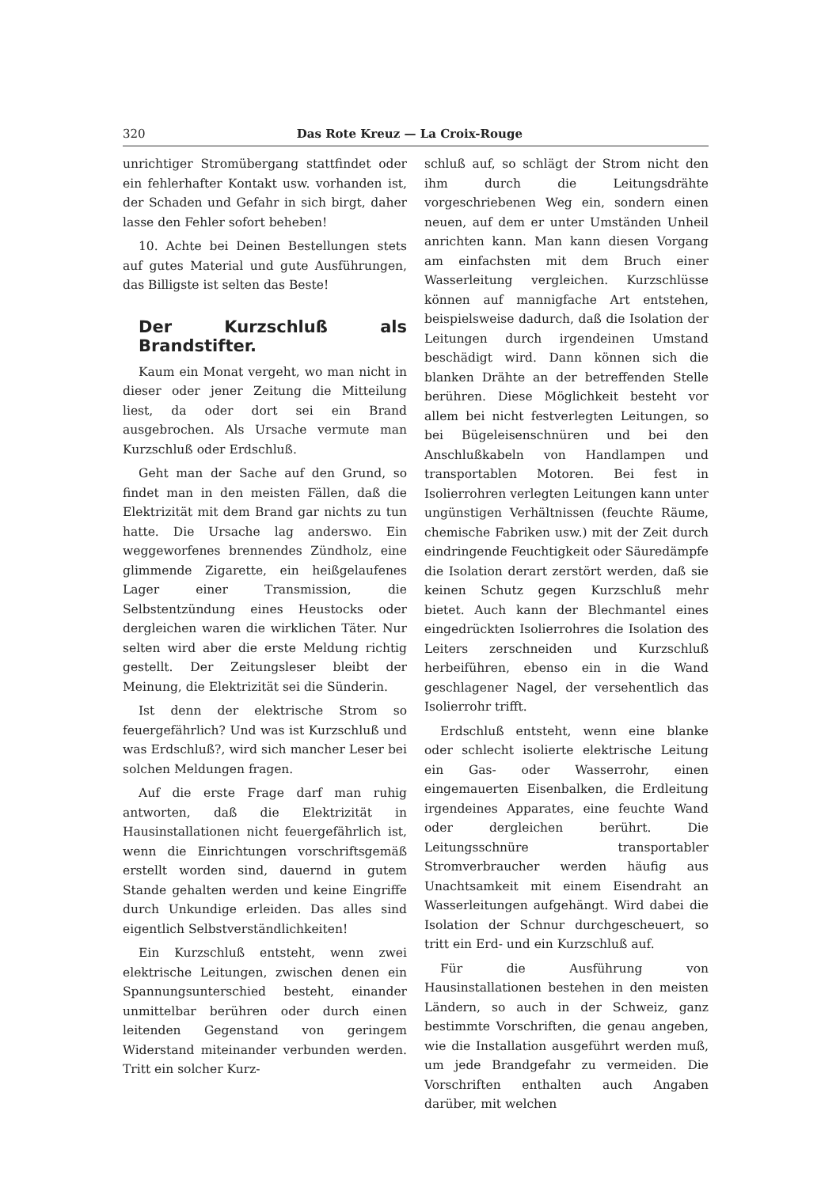320 Das Rote Kreuz — La Croix-Rouge
unrichtiger Stromübergang stattfindet oder ein fehlerhafter Kontakt usw. vorhanden ist, der Schaden und Gefahr in sich birgt, daher lasse den Fehler sofort beheben!
10. Achte bei Deinen Bestellungen stets auf gutes Material und gute Ausführungen, das Billigste ist selten das Beste!
Der Kurzschluß als Brandstifter.
Kaum ein Monat vergeht, wo man nicht in dieser oder jener Zeitung die Mitteilung liest, da oder dort sei ein Brand ausgebrochen. Als Ursache vermute man Kurzschluß oder Erdschluß.
Geht man der Sache auf den Grund, so findet man in den meisten Fällen, daß die Elektrizität mit dem Brand gar nichts zu tun hatte. Die Ursache lag anderswo. Ein weggeworfenes brennendes Zündholz, eine glimmende Zigarette, ein heißgelaufenes Lager einer Transmission, die Selbstentzündung eines Heustocks oder dergleichen waren die wirklichen Täter. Nur selten wird aber die erste Meldung richtig gestellt. Der Zeitungsleser bleibt der Meinung, die Elektrizität sei die Sünderin.
Ist denn der elektrische Strom so feuergefährlich? Und was ist Kurzschluß und was Erdschluß?, wird sich mancher Leser bei solchen Meldungen fragen.
Auf die erste Frage darf man ruhig antworten, daß die Elektrizität in Hausinstallationen nicht feuergefährlich ist, wenn die Einrichtungen vorschriftsgemäß erstellt worden sind, dauernd in gutem Stande gehalten werden und keine Eingriffe durch Unkundige erleiden. Das alles sind eigentlich Selbstverständlichkeiten!
Ein Kurzschluß entsteht, wenn zwei elektrische Leitungen, zwischen denen ein Spannungsunterschied besteht, einander unmittelbar berühren oder durch einen leitenden Gegenstand von geringem Widerstand miteinander verbunden werden. Tritt ein solcher Kurz-
schluß auf, so schlägt der Strom nicht den ihm durch die Leitungsdrähte vorgeschriebenen Weg ein, sondern einen neuen, auf dem er unter Umständen Unheil anrichten kann. Man kann diesen Vorgang am einfachsten mit dem Bruch einer Wasserleitung vergleichen. Kurzschlüsse können auf mannigfache Art entstehen, beispielsweise dadurch, daß die Isolation der Leitungen durch irgendeinen Umstand beschädigt wird. Dann können sich die blanken Drähte an der betreffenden Stelle berühren. Diese Möglichkeit besteht vor allem bei nicht festverlegten Leitungen, so bei Bügeleisenschnüren und bei den Anschlußkabeln von Handlampen und transportablen Motoren. Bei fest in Isolierrohren verlegten Leitungen kann unter ungünstigen Verhältnissen (feuchte Räume, chemische Fabriken usw.) mit der Zeit durch eindringende Feuchtigkeit oder Säuredämpfe die Isolation derart zerstört werden, daß sie keinen Schutz gegen Kurzschluß mehr bietet. Auch kann der Blechmantel eines eingedrückten Isolierrohres die Isolation des Leiters zerschneiden und Kurzschluß herbeiführen, ebenso ein in die Wand geschlagener Nagel, der versehentlich das Isolierrohr trifft.
Erdschluß entsteht, wenn eine blanke oder schlecht isolierte elektrische Leitung ein Gas- oder Wasserrohr, einen eingemauerten Eisenbalken, die Erdleitung irgendeines Apparates, eine feuchte Wand oder dergleichen berührt. Die Leitungsschnüre transportabler Stromverbraucher werden häufig aus Unachtsamkeit mit einem Eisendraht an Wasserleitungen aufgehängt. Wird dabei die Isolation der Schnur durchgescheuert, so tritt ein Erd- und ein Kurzschluß auf.
Für die Ausführung von Hausinstallationen bestehen in den meisten Ländern, so auch in der Schweiz, ganz bestimmte Vorschriften, die genau angeben, wie die Installation ausgeführt werden muß, um jede Brandgefahr zu vermeiden. Die Vorschriften enthalten auch Angaben darüber, mit welchen